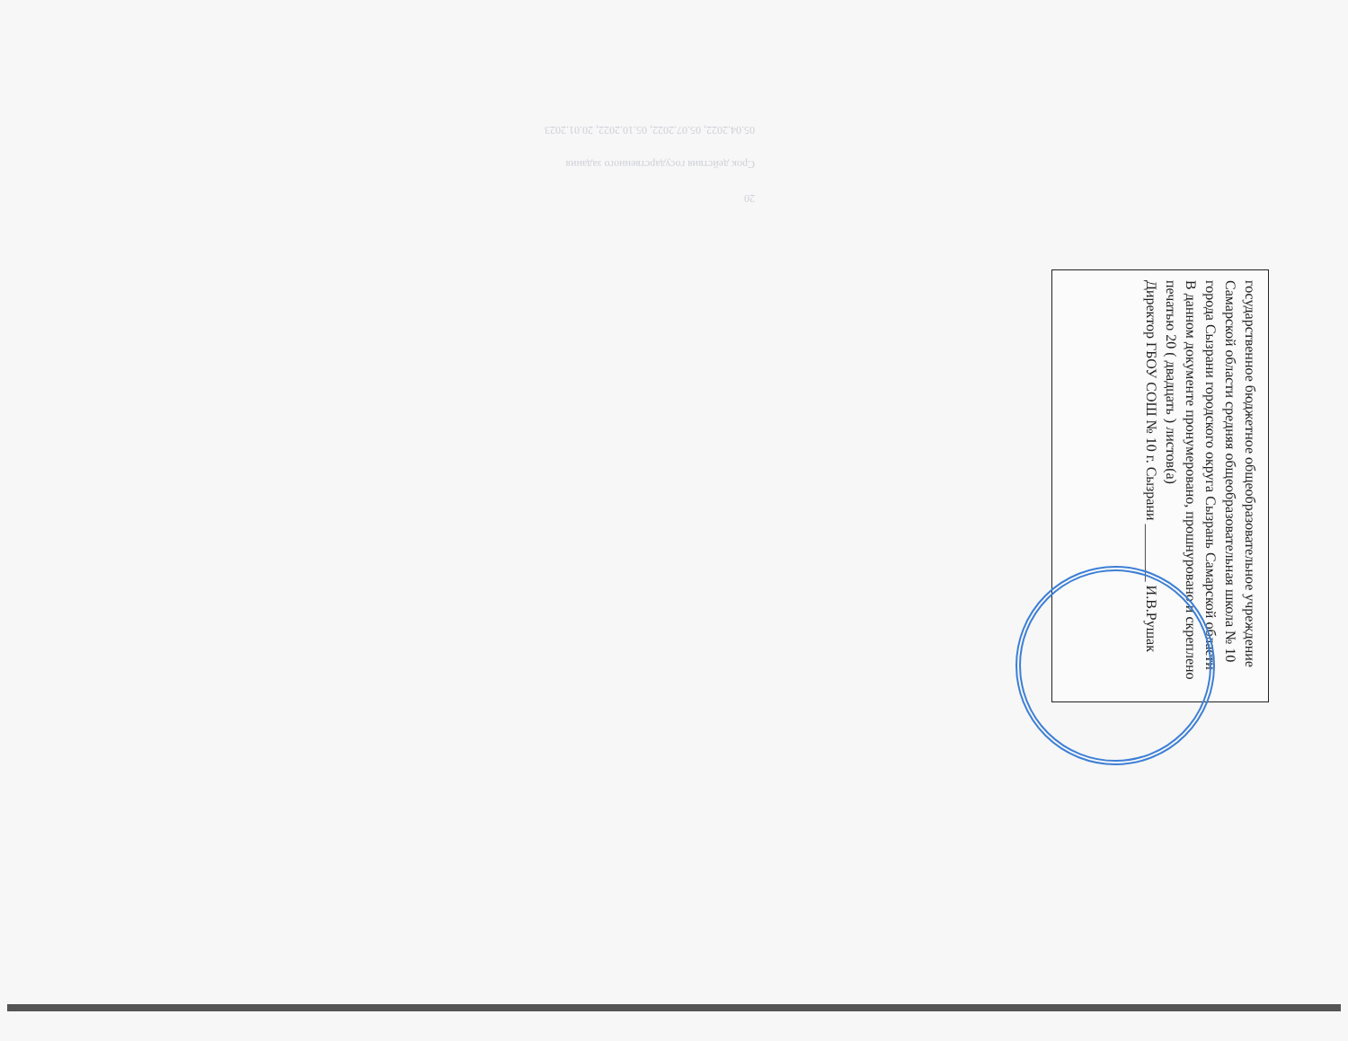20
Срок действия государственного задания
05.04.2022, 05.07.2022, 05.10.2022, 20.01.2023
государственное бюджетное общеобразовательное учреждение Самарской области средняя общеобразовательная школа № 10 города Сызрани городского округа Сызрань Самарской области
В данном документе пронумеровано, прошнуровано и скреплено печатью 20 ( двадцать ) листов(а)
Директор ГБОУ СОШ № 10 г. Сызрани ________ И.В.Рушак